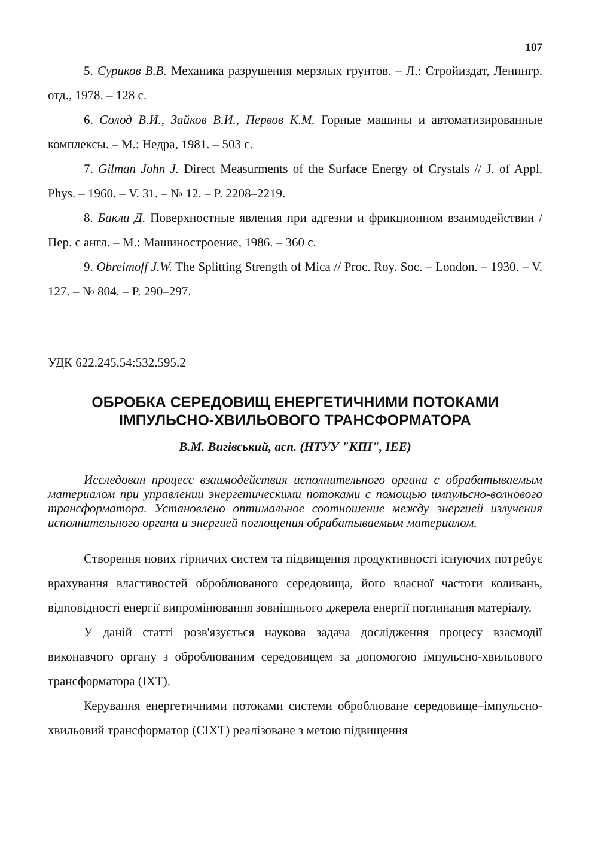107
5. Суриков В.В. Механика разрушения мерзлых грунтов. – Л.: Стройиздат, Ленингр. отд., 1978. – 128 с.
6. Солод В.И., Зайков В.И., Первов К.М. Горные машины и автоматизированные комплексы. – М.: Недра, 1981. – 503 с.
7. Gilman John J. Direct Measurments of the Surface Energy of Crystals // J. of Appl. Phys. – 1960. – V. 31. – № 12. – P. 2208–2219.
8. Бакли Д. Поверхностные явления при адгезии и фрикционном взаимодействии / Пер. с англ. – М.: Машиностроение, 1986. – 360 с.
9. Obreimoff J.W. The Splitting Strength of Mica // Proc. Roy. Soc. – London. – 1930. – V. 127. – № 804. – P. 290–297.
УДК 622.245.54:532.595.2
ОБРОБКА СЕРЕДОВИЩ ЕНЕРГЕТИЧНИМИ ПОТОКАМИ
ІМПУЛЬСНО-ХВИЛЬОВОГО ТРАНСФОРМАТОРА
В.М. Вигівський, асп. (НТУУ "КПІ", ІЕЕ)
Исследован процесс взаимодействия исполнительного органа с обрабатываемым материалом при управлении энергетическими потоками с помощью импульсно-волнового трансформатора. Установлено оптимальное соотношение между энергией излучения исполнительного органа и энергией поглощения обрабатываемым материалом.
Створення нових гірничих систем та підвищення продуктивності існуючих потребує врахування властивостей оброблюваного середовища, його власної частоти коливань, відповідності енергії випромінювання зовнішнього джерела енергії поглинання матеріалу.
У даній статті розв'язується наукова задача дослідження процесу взаємодії виконавчого органу з оброблюваним середовищем за допомогою імпульсно-хвильового трансформатора (ІХТ).
Керування енергетичними потоками системи оброблюване середовище–імпульсно-хвильовий трансформатор (СІХТ) реалізоване з метою підвищення